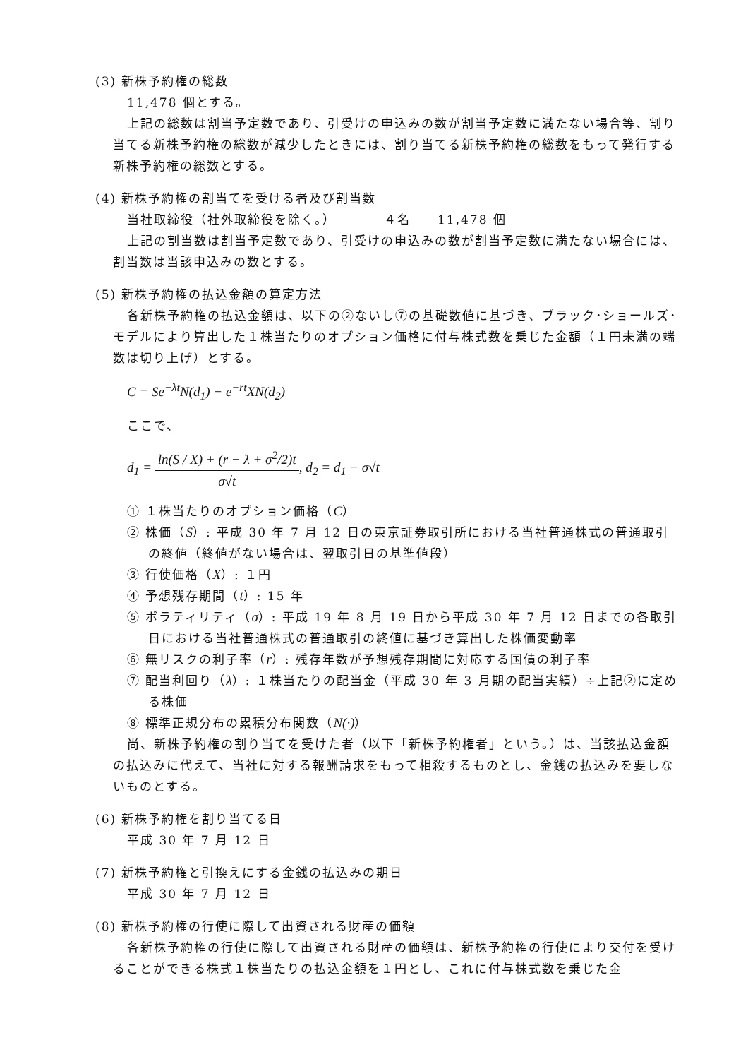(3) 新株予約権の総数
11,478 個とする。
上記の総数は割当予定数であり、引受けの申込みの数が割当予定数に満たない場合等、割り当てる新株予約権の総数が減少したときには、割り当てる新株予約権の総数をもって発行する新株予約権の総数とする。
(4) 新株予約権の割当てを受ける者及び割当数
当社取締役（社外取締役を除く。）　　　　４名　　11,478 個
上記の割当数は割当予定数であり、引受けの申込みの数が割当予定数に満たない場合には、割当数は当該申込みの数とする。
(5) 新株予約権の払込金額の算定方法
各新株予約権の払込金額は、以下の②ないし⑦の基礎数値に基づき、ブラック･ショールズ･モデルにより算出した１株当たりのオプション価格に付与株式数を乗じた金額（１円未満の端数は切り上げ）とする。
C = Se<sup>−λt</sup>N(d<sub>1</sub>) − e<sup>−rt</sup>XN(d<sub>2</sub>)
ここで、
d<sub>1</sub> = ln(S / X) + (r − λ + σ<sup>2</sup>/2)t σ√t, d<sub>2</sub> = d<sub>1</sub> − σ√t
① １株当たりのオプション価格（C）
② 株価（S）: 平成 30 年 7 月 12 日の東京証券取引所における当社普通株式の普通取引の終値（終値がない場合は、翌取引日の基準値段）
③ 行使価格（X）: １円
④ 予想残存期間（t）: 15 年
⑤ ボラティリティ（σ）: 平成 19 年 8 月 19 日から平成 30 年 7 月 12 日までの各取引日における当社普通株式の普通取引の終値に基づき算出した株価変動率
⑥ 無リスクの利子率（r）: 残存年数が予想残存期間に対応する国債の利子率
⑦ 配当利回り（λ）: １株当たりの配当金（平成 30 年 3 月期の配当実績）÷上記②に定める株価
⑧ 標準正規分布の累積分布関数（N(·)）
尚、新株予約権の割り当てを受けた者（以下「新株予約権者」という。）は、当該払込金額の払込みに代えて、当社に対する報酬請求をもって相殺するものとし、金銭の払込みを要しないものとする。
(6) 新株予約権を割り当てる日
平成 30 年 7 月 12 日
(7) 新株予約権と引換えにする金銭の払込みの期日
平成 30 年 7 月 12 日
(8) 新株予約権の行使に際して出資される財産の価額
各新株予約権の行使に際して出資される財産の価額は、新株予約権の行使により交付を受けることができる株式１株当たりの払込金額を１円とし、これに付与株式数を乗じた金